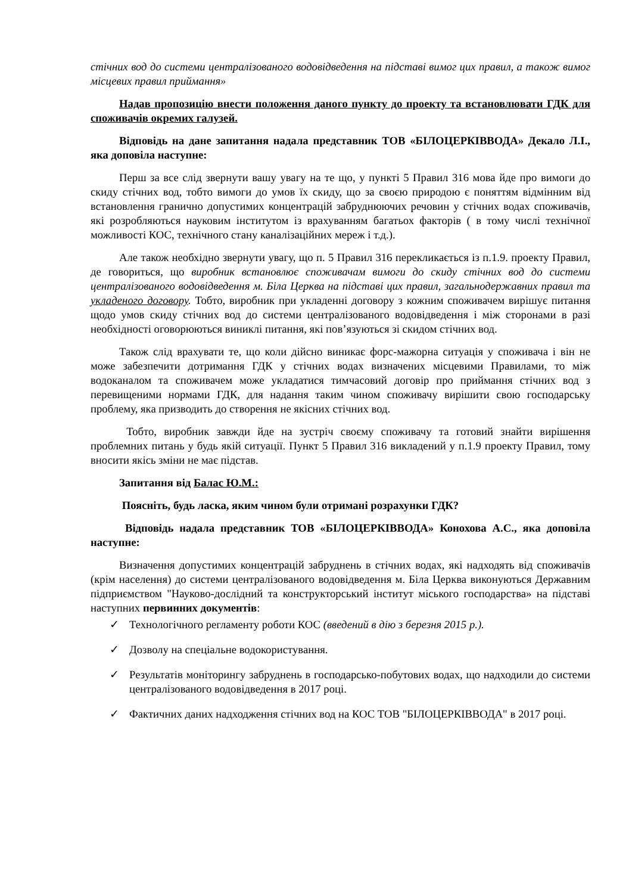стічних вод до системи централізованого водовідведення на підставі вимог цих правил, а також вимог місцевих правил приймання»
Надав пропозицію внести положення даного пункту до проекту та встановлювати ГДК для споживачів окремих галузей.
Відповідь на дане запитання надала представник ТОВ «БІЛОЦЕРКІВВОДА» Декало Л.І., яка доповіла наступне:
Перш за все слід звернути вашу увагу на те що, у пункті 5 Правил 316 мова йде про вимоги до скиду стічних вод, тобто вимоги до умов їх скиду, що за своєю природою є поняттям відмінним від встановлення гранично допустимих концентрацій забруднюючих речовин у стічних водах споживачів, які розробляються науковим інститутом із врахуванням багатьох факторів ( в тому числі технічної можливості КОС, технічного стану каналізаційних мереж і т.д.).
Але також необхідно звернути увагу, що п. 5 Правил 316 перекликається із п.1.9. проекту Правил, де говориться, що виробник встановлює споживачам вимоги до скиду стічних вод до системи централізованого водовідведення м. Біла Церква на підставі цих правил, загальнодержавних правил та укладеного договору. Тобто, виробник при укладенні договору з кожним споживачем вирішує питання щодо умов скиду стічних вод до системи централізованого водовідведення і між сторонами в разі необхідності оговорюються виниклі питання, які пов’язуються зі скидом стічних вод.
Також слід врахувати те, що коли дійсно виникає форс-мажорна ситуація у споживача і він не може забезпечити дотримання ГДК у стічних водах визначених місцевими Правилами, то між водоканалом та споживачем може укладатися тимчасовий договір про приймання стічних вод з перевищеними нормами ГДК, для надання таким чином споживачу вирішити свою господарську проблему, яка призводить до створення не якісних стічних вод.
Тобто, виробник завжди йде на зустріч своєму споживачу та готовий знайти вирішення проблемних питань у будь якій ситуації. Пункт 5 Правил 316 викладений у п.1.9 проекту Правил, тому вносити якісь зміни не має підстав.
Запитання від Балас Ю.М.:
Поясніть, будь ласка, яким чином були отримані розрахунки ГДК?
Відповідь надала представник ТОВ «БІЛОЦЕРКІВВОДА» Конохова А.С., яка доповіла наступне:
Визначення допустимих концентрацій забруднень в стічних водах, які надходять від споживачів (крім населення) до системи централізованого водовідведення м. Біла Церква виконуються Державним підприємством "Науково-дослідний та конструкторський інститут міського господарства» на підставі наступних первинних документів:
✓ Технологічного регламенту роботи КОС (введений в дію з березня 2015 р.).
✓ Дозволу на спеціальне водокористування.
✓ Результатів моніторингу забруднень в господарсько-побутових водах, що надходили до системи централізованого водовідведення в 2017 році.
✓ Фактичних даних надходження стічних вод на КОС ТОВ "БІЛОЦЕРКІВВОДА" в 2017 році.